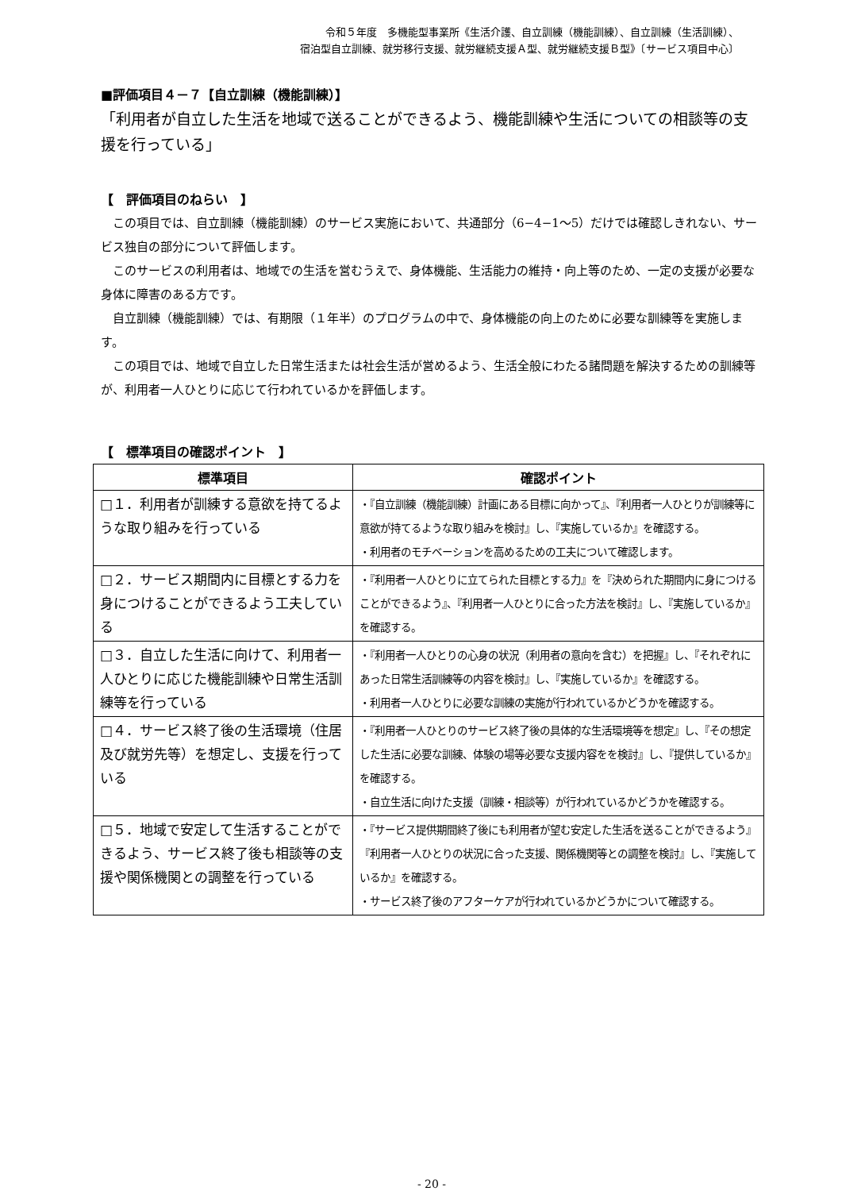令和５年度　多機能型事業所《生活介護、自立訓練（機能訓練）、自立訓練（生活訓練）、
宿泊型自立訓練、就労移行支援、就労継続支援Ａ型、就労継続支援Ｂ型》〔サービス項目中心〕
■評価項目４－７【自立訓練（機能訓練）】
「利用者が自立した生活を地域で送ることができるよう、機能訓練や生活についての相談等の支援を行っている」
【　評価項目のねらい　】
この項目では、自立訓練（機能訓練）のサービス実施において、共通部分（6−4−1〜5）だけでは確認しきれない、サービス独自の部分について評価します。
このサービスの利用者は、地域での生活を営むうえで、身体機能、生活能力の維持・向上等のため、一定の支援が必要な身体に障害のある方です。
自立訓練（機能訓練）では、有期限（１年半）のプログラムの中で、身体機能の向上のために必要な訓練等を実施します。
この項目では、地域で自立した日常生活または社会生活が営めるよう、生活全般にわたる諸問題を解決するための訓練等が、利用者一人ひとりに応じて行われているかを評価します。
【　標準項目の確認ポイント　】
| 標準項目 | 確認ポイント |
| --- | --- |
| □１．利用者が訓練する意欲を持てるような取り組みを行っている | ・『自立訓練（機能訓練）計画にある目標に向かって』、『利用者一人ひとりが訓練等に意欲が持てるような取り組みを検討』し、『実施しているか』を確認する。 ・利用者のモチベーションを高めるための工夫について確認します。 |
| □２．サービス期間内に目標とする力を身につけることができるよう工夫している | ・『利用者一人ひとりに立てられた目標とする力』を『決められた期間内に身につけることができるよう』、『利用者一人ひとりに合った方法を検討』し、『実施しているか』を確認する。 |
| □３．自立した生活に向けて、利用者一人ひとりに応じた機能訓練や日常生活訓練等を行っている | ・『利用者一人ひとりの心身の状況（利用者の意向を含む）を把握』し、『それぞれにあった日常生活訓練等の内容を検討』し、『実施しているか』を確認する。 ・利用者一人ひとりに必要な訓練の実施が行われているかどうかを確認する。 |
| □４．サービス終了後の生活環境（住居及び就労先等）を想定し、支援を行っている | ・『利用者一人ひとりのサービス終了後の具体的な生活環境等を想定』し、『その想定した生活に必要な訓練、体験の場等必要な支援内容をを検討』し、『提供しているか』を確認する。 ・自立生活に向けた支援（訓練・相談等）が行われているかどうかを確認する。 |
| □５．地域で安定して生活することができるよう、サービス終了後も相談等の支援や関係機関との調整を行っている | ・『サービス提供期間終了後にも利用者が望む安定した生活を送ることができるよう』『利用者一人ひとりの状況に合った支援、関係機関等との調整を検討』し、『実施しているか』を確認する。 ・サービス終了後のアフターケアが行われているかどうかについて確認する。 |
- 20 -